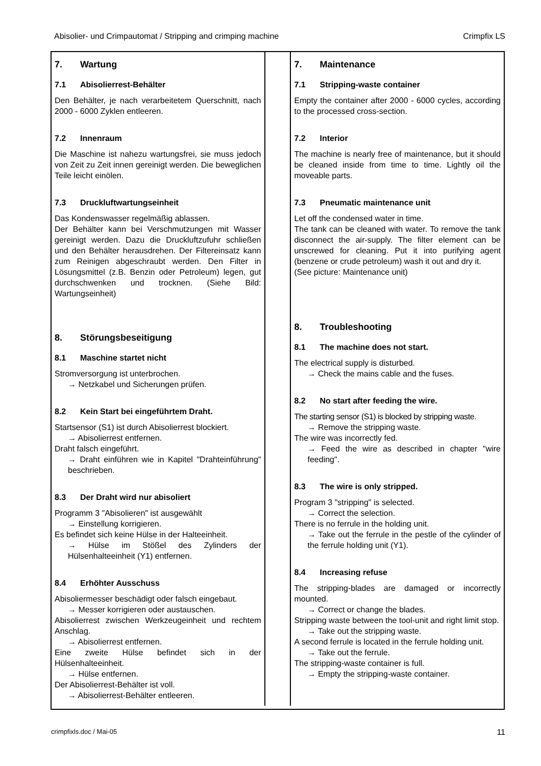Abisolier- und Crimpautomat / Stripping and crimping machine Crimpfix LS
7. Wartung
7.1 Abisolierrest-Behälter
Den Behälter, je nach verarbeitetem Querschnitt, nach 2000 - 6000 Zyklen entleeren.
7.2 Innenraum
Die Maschine ist nahezu wartungsfrei, sie muss jedoch von Zeit zu Zeit innen gereinigt werden. Die beweglichen Teile leicht einölen.
7.3 Druckluftwartungseinheit
Das Kondenswasser regelmäßig ablassen.
Der Behälter kann bei Verschmutzungen mit Wasser gereinigt werden. Dazu die Druckluftzufuhr schließen und den Behälter herausdrehen. Der Filtereinsatz kann zum Reinigen abgeschraubt werden. Den Filter in Lösungsmittel (z.B. Benzin oder Petroleum) legen, gut durchschwenken und trocknen. (Siehe Bild: Wartungseinheit)
8. Störungsbeseitigung
8.1 Maschine startet nicht
Stromversorgung ist unterbrochen.
→ Netzkabel und Sicherungen prüfen.
8.2 Kein Start bei eingeführtem Draht.
Startsensor (S1) ist durch Abisolierrest blockiert.
→ Abisolierrest entfernen.
Draht falsch eingeführt.
→ Draht einführen wie in Kapitel "Drahteinführung" beschrieben.
8.3 Der Draht wird nur abisoliert
Programm 3 "Abisolieren" ist ausgewählt
→ Einstellung korrigieren.
Es befindet sich keine Hülse in der Halteeinheit.
→ Hülse im Stößel des Zylinders der Hülsenhalteeinheit (Y1) entfernen.
8.4 Erhöhter Ausschuss
Abisoliermesser beschädigt oder falsch eingebaut.
→ Messer korrigieren oder austauschen.
Abisolierrest zwischen Werkzeugeinheit und rechtem Anschlag.
→ Abisolierrest entfernen.
Eine zweite Hülse befindet sich in der Hülsenhalteeinheit.
→ Hülse entfernen.
Der Abisolierrest-Behälter ist voll.
→ Abisolierrest-Behälter entleeren.
7. Maintenance
7.1 Stripping-waste container
Empty the container after 2000 - 6000 cycles, according to the processed cross-section.
7.2 Interior
The machine is nearly free of maintenance, but it should be cleaned inside from time to time. Lightly oil the moveable parts.
7.3 Pneumatic maintenance unit
Let off the condensed water in time.
The tank can be cleaned with water. To remove the tank disconnect the air-supply. The filter element can be unscrewed for cleaning. Put it into purifying agent (benzene or crude petroleum) wash it out and dry it.
(See picture: Maintenance unit)
8. Troubleshooting
8.1 The machine does not start.
The electrical supply is disturbed.
→ Check the mains cable and the fuses.
8.2 No start after feeding the wire.
The starting sensor (S1) is blocked by stripping waste.
→ Remove the stripping waste.
The wire was incorrectly fed.
→ Feed the wire as described in chapter "wire feeding".
8.3 The wire is only stripped.
Program 3 "stripping" is selected.
→ Correct the selection.
There is no ferrule in the holding unit.
→ Take out the ferrule in the pestle of the cylinder of the ferrule holding unit (Y1).
8.4 Increasing refuse
The stripping-blades are damaged or incorrectly mounted.
→ Correct or change the blades.
Stripping waste between the tool-unit and right limit stop.
→ Take out the stripping waste.
A second ferrule is located in the ferrule holding unit.
→ Take out the ferrule.
The stripping-waste container is full.
→ Empty the stripping-waste container.
crimpfixls.doc / Mai-05 11